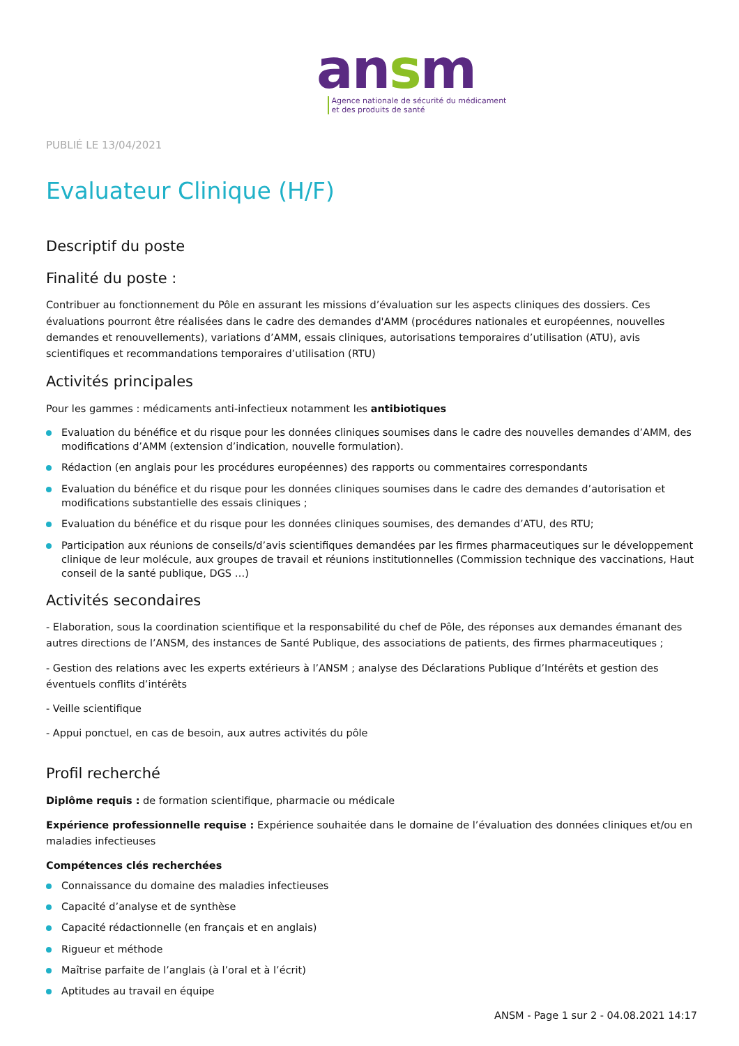ansm
Agence nationale de sécurité du médicament
et des produits de santé
PUBLIÉ LE 13/04/2021
Evaluateur Clinique (H/F)
Descriptif du poste
Finalité du poste :
Contribuer au fonctionnement du Pôle en assurant les missions d’évaluation sur les aspects cliniques des dossiers. Ces évaluations pourront être réalisées dans le cadre des demandes d'AMM (procédures nationales et européennes, nouvelles demandes et renouvellements), variations d’AMM, essais cliniques, autorisations temporaires d’utilisation (ATU), avis scientifiques et recommandations temporaires d’utilisation (RTU)
Activités principales
Pour les gammes : médicaments anti-infectieux notamment les antibiotiques
Evaluation du bénéfice et du risque pour les données cliniques soumises dans le cadre des nouvelles demandes d’AMM, des modifications d’AMM (extension d’indication, nouvelle formulation).
Rédaction (en anglais pour les procédures européennes) des rapports ou commentaires correspondants
Evaluation du bénéfice et du risque pour les données cliniques soumises dans le cadre des demandes d’autorisation et modifications substantielle des essais cliniques ;
Evaluation du bénéfice et du risque pour les données cliniques soumises, des demandes d’ATU, des RTU;
Participation aux réunions de conseils/d’avis scientifiques demandées par les firmes pharmaceutiques sur le développement clinique de leur molécule, aux groupes de travail et réunions institutionnelles (Commission technique des vaccinations, Haut conseil de la santé publique, DGS …)
Activités secondaires
- Elaboration, sous la coordination scientifique et la responsabilité du chef de Pôle, des réponses aux demandes émanant des autres directions de l’ANSM, des instances de Santé Publique, des associations de patients, des firmes pharmaceutiques ;
- Gestion des relations avec les experts extérieurs à l’ANSM ; analyse des Déclarations Publique d’Intérêts et gestion des éventuels conflits d’intérêts
- Veille scientifique
- Appui ponctuel, en cas de besoin, aux autres activités du pôle
Profil recherché
Diplôme requis : de formation scientifique, pharmacie ou médicale
Expérience professionnelle requise : Expérience souhaitée dans le domaine de l’évaluation des données cliniques et/ou en maladies infectieuses
Compétences clés recherchées
Connaissance du domaine des maladies infectieuses
Capacité d’analyse et de synthèse
Capacité rédactionnelle (en français et en anglais)
Rigueur et méthode
Maîtrise parfaite de l’anglais (à l’oral et à l’écrit)
Aptitudes au travail en équipe
ANSM - Page 1 sur 2 - 04.08.2021 14:17